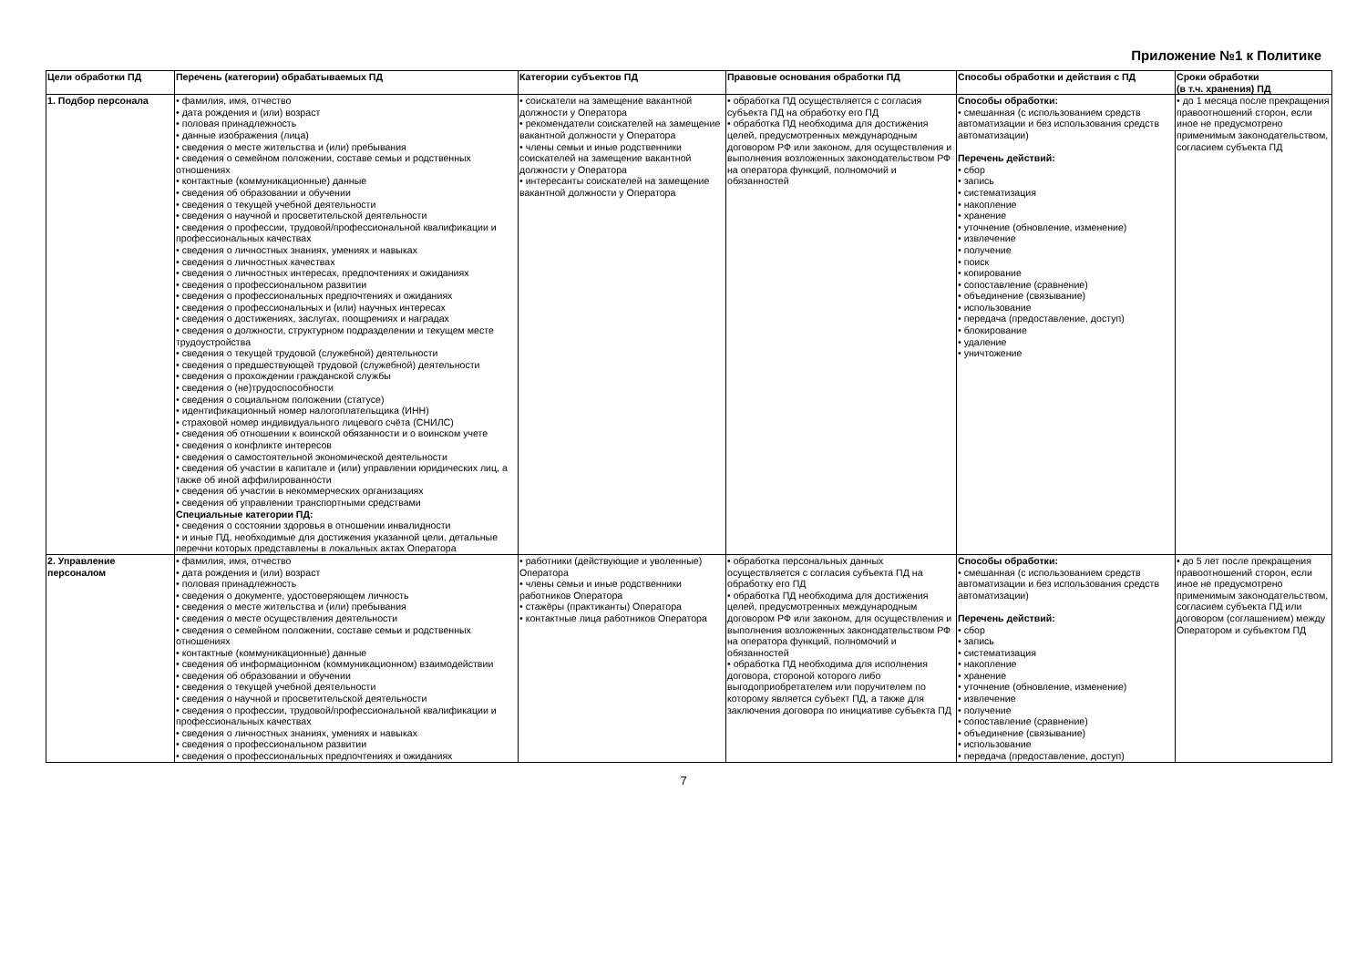Приложение №1 к Политике
| Цели обработки ПД | Перечень (категории) обрабатываемых ПД | Категории субъектов ПД | Правовые основания обработки ПД | Способы обработки и действия с ПД | Сроки обработки (в т.ч. хранения) ПД |
| --- | --- | --- | --- | --- | --- |
| 1. Подбор персонала | • фамилия, имя, отчество • дата рождения и (или) возраст • половая принадлежность • данные изображения (лица) • сведения о месте жительства и (или) пребывания • сведения о семейном положении, составе семьи и родственных отношениях • контактные (коммуникационные) данные • сведения об образовании и обучении • сведения о текущей учебной деятельности • сведения о научной и просветительской деятельности • сведения о профессии, трудовой/профессиональной квалификации и профессиональных качествах • сведения о личностных знаниях, умениях и навыках • сведения о личностных качествах • сведения о личностных интересах, предпочтениях и ожиданиях • сведения о профессиональном развитии • сведения о профессиональных предпочтениях и ожиданиях • сведения о профессиональных и (или) научных интересах • сведения о достижениях, заслугах, поощрениях и наградах • сведения о должности, структурном подразделении и текущем месте трудоустройства • сведения о текущей трудовой (служебной) деятельности • сведения о предшествующей трудовой (служебной) деятельности • сведения о прохождении гражданской службы • сведения о (не)трудоспособности • сведения о социальном положении (статусе) • идентификационный номер налогоплательщика (ИНН) • страховой номер индивидуального лицевого счёта (СНИЛС) • сведения об отношении к воинской обязанности и о воинском учете • сведения о конфликте интересов • сведения о самостоятельной экономической деятельности • сведения об участии в капитале и (или) управлении юридических лиц, а также об иной аффилированности • сведения об участии в некоммерческих организациях • сведения об управлении транспортными средствами Специальные категории ПД: • сведения о состоянии здоровья в отношении инвалидности • и иные ПД, необходимые для достижения указанной цели, детальные перечни которых представлены в локальных актах Оператора | • соискатели на замещение вакантной должности у Оператора • рекомендатели соискателей на замещение вакантной должности у Оператора • члены семьи и иные родственники соискателей на замещение вакантной должности у Оператора • интересанты соискателей на замещение вакантной должности у Оператора | • обработка ПД осуществляется с согласия субъекта ПД на обработку его ПД • обработка ПД необходима для достижения целей, предусмотренных международным договором РФ или законом, для осуществления и выполнения возложенных законодательством РФ на оператора функций, полномочий и обязанностей | Способы обработки: • смешанная (с использованием средств автоматизации и без использования средств автоматизации) Перечень действий: • сбор • запись • систематизация • накопление • хранение • уточнение (обновление, изменение) • извлечение • получение • поиск • копирование • сопоставление (сравнение) • объединение (связывание) • использование • передача (предоставление, доступ) • блокирование • удаление • уничтожение | • до 1 месяца после прекращения правоотношений сторон, если иное не предусмотрено применимым законодательством, согласием субъекта ПД |
| 2. Управление персоналом | • фамилия, имя, отчество • дата рождения и (или) возраст • половая принадлежность • сведения о документе, удостоверяющем личность • сведения о месте жительства и (или) пребывания • сведения о месте осуществления деятельности • сведения о семейном положении, составе семьи и родственных отношениях • контактные (коммуникационные) данные • сведения об информационном (коммуникационном) взаимодействии • сведения об образовании и обучении • сведения о текущей учебной деятельности • сведения о научной и просветительской деятельности • сведения о профессии, трудовой/профессиональной квалификации и профессиональных качествах • сведения о личностных знаниях, умениях и навыках • сведения о профессиональном развитии • сведения о профессиональных предпочтениях и ожиданиях | • работники (действующие и уволенные) Оператора • члены семьи и иные родственники работников Оператора • стажёры (практиканты) Оператора • контактные лица работников Оператора | • обработка персональных данных осуществляется с согласия субъекта ПД на обработку его ПД • обработка ПД необходима для достижения целей, предусмотренных международным договором РФ или законом, для осуществления и выполнения возложенных законодательством РФ на оператора функций, полномочий и обязанностей • обработка ПД необходима для исполнения договора, стороной которого либо выгодоприобретателем или поручителем по которому является субъект ПД, а также для заключения договора по инициативе субъекта ПД | Способы обработки: • смешанная (с использованием средств автоматизации и без использования средств автоматизации) Перечень действий: • сбор • запись • систематизация • накопление • хранение • уточнение (обновление, изменение) • извлечение • получение • сопоставление (сравнение) • объединение (связывание) • использование • передача (предоставление, доступ) | • до 5 лет после прекращения правоотношений сторон, если иное не предусмотрено применимым законодательством, согласием субъекта ПД или договором (соглашением) между Оператором и субъектом ПД |
7